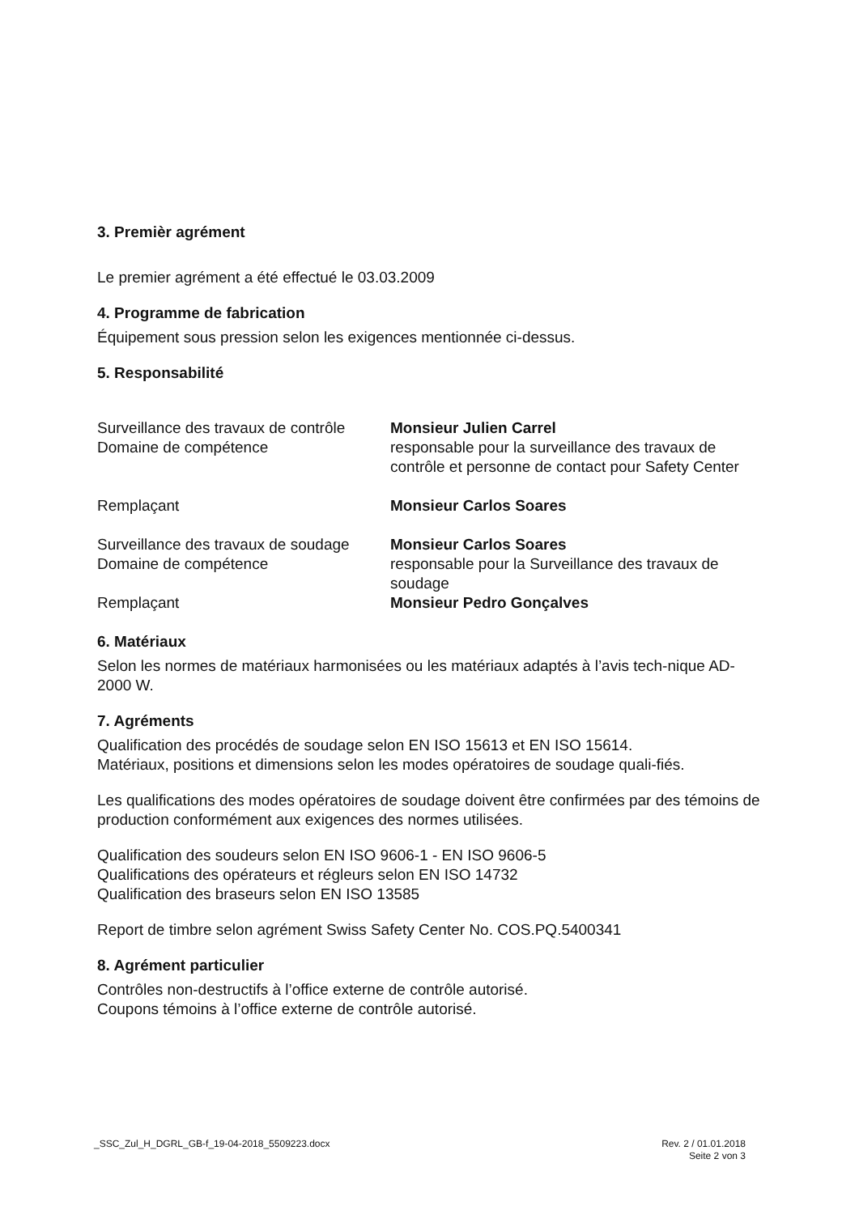3. Premièr agrément
Le premier agrément a été effectué le 03.03.2009
4. Programme de fabrication
Équipement sous pression selon les exigences mentionnée ci-dessus.
5. Responsabilité
Surveillance des travaux de contrôle
Domaine de compétence
Monsieur Julien Carrel
responsable pour la surveillance des travaux de contrôle et personne de contact pour Safety Center
Remplaçant Monsieur Carlos Soares
Surveillance des travaux de soudage
Domaine de compétence
Monsieur Carlos Soares
responsable pour la Surveillance des travaux de soudage
Remplaçant Monsieur Pedro Gonçalves
6. Matériaux
Selon les normes de matériaux harmonisées ou les matériaux adaptés à l’avis tech-nique AD-2000 W.
7. Agréments
Qualification des procédés de soudage selon EN ISO 15613 et EN ISO 15614.
Matériaux, positions et dimensions selon les modes opératoires de soudage quali-fiés.
Les qualifications des modes opératoires de soudage doivent être confirmées par des témoins de production conformément aux exigences des normes utilisées.
Qualification des soudeurs selon EN ISO 9606-1 - EN ISO 9606-5
Qualifications des opérateurs et régleurs selon EN ISO 14732
Qualification des braseurs selon EN ISO 13585
Report de timbre selon agrément Swiss Safety Center No. COS.PQ.5400341
8. Agrément particulier
Contrôles non-destructifs à l’office externe de contrôle autorisé.
Coupons témoins à l’office externe de contrôle autorisé.
_SSC_Zul_H_DGRL_GB-f_19-04-2018_5509223.docx
Rev. 2 / 01.01.2018
Seite 2 von 3